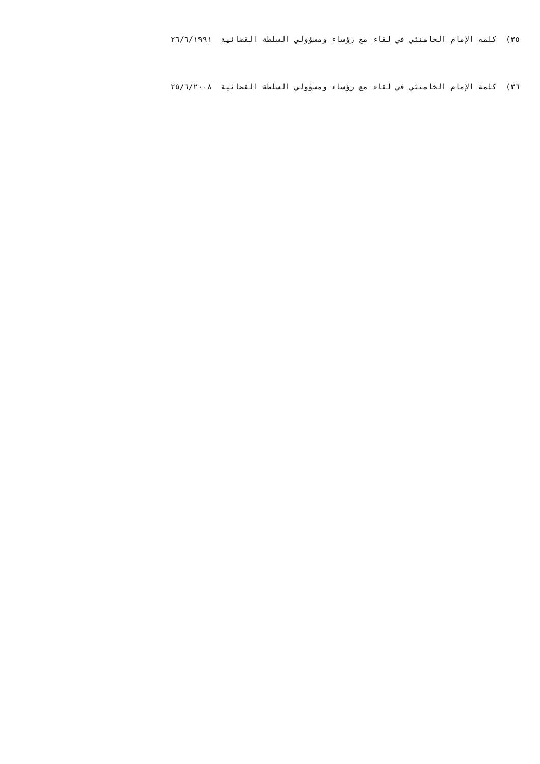٣٥) كلمة الإمام الخامنئي في لقاء مع رؤساء ومسؤولي السلطة القضائية ٢٦/٦/١٩٩١
٣٦) كلمة الإمام الخامنئي في لقاء مع رؤساء ومسؤولي السلطة القضائية ٢٥/٦/٢٠٠٨